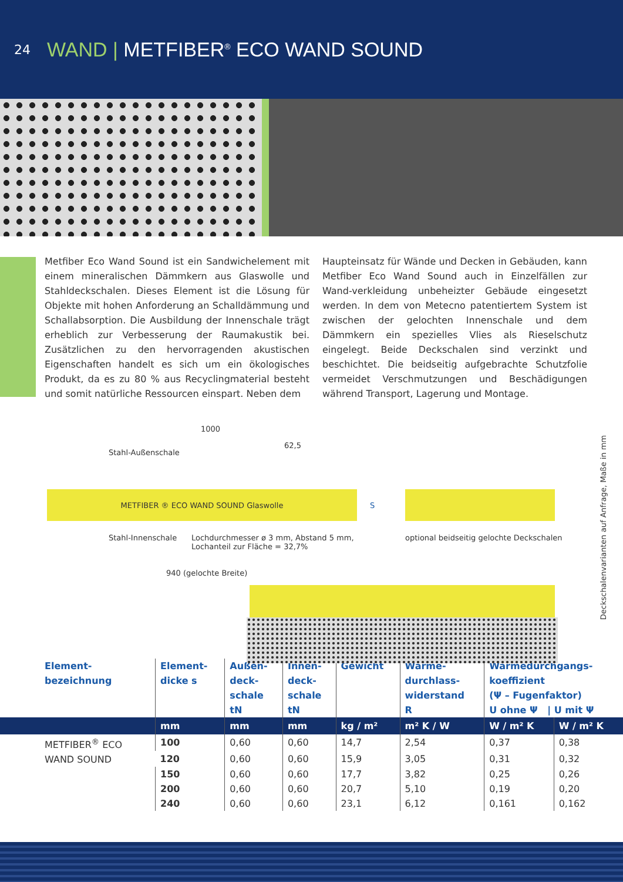24 WAND | METFIBER<sup>®</sup> ECO WAND SOUND
Metfiber Eco Wand Sound ist ein Sandwichelement mit einem mineralischen Dämmkern aus Glaswolle und Stahldeckschalen. Dieses Element ist die Lösung für Objekte mit hohen Anforderung an Schalldämmung und Schallabsorption. Die Ausbildung der Innenschale trägt erheblich zur Verbesserung der Raumakustik bei. Zusätzlichen zu den hervorragenden akustischen Eigenschaften handelt es sich um ein ökologisches Produkt, da es zu 80 % aus Recyclingmaterial besteht und somit natürliche Ressourcen einspart. Neben dem
Haupteinsatz für Wände und Decken in Gebäuden, kann Metfiber Eco Wand Sound auch in Einzelfällen zur Wand-verkleidung unbeheizter Gebäude eingesetzt werden. In dem von Metecno patentiertem System ist zwischen der gelochten Innenschale und dem Dämmkern ein spezielles Vlies als Rieselschutz eingelegt. Beide Deckschalen sind verzinkt und beschichtet. Die beidseitig aufgebrachte Schutzfolie vermeidet Verschmutzungen und Beschädigungen während Transport, Lagerung und Montage.
1000
62,5
Stahl-Außenschale
METFIBER ® ECO WAND SOUND Glaswolle
S
Stahl-Innenschale Lochdurchmesser ø 3 mm, Abstand 5 mm,
Lochanteil zur Fläche = 32,7%
optional beidseitig gelochte Deckschalen
940 (gelochte Breite)
Deckschalenvarianten auf Anfrage, Maße in mm
| Element- bezeichnung | Element- dicke s | Außen- deck- schale tN | Innen- deck- schale tN | Gewicht | Wärme- durchlass- widerstand R | Wärmedurchgangs- koeffizient (Ψ – Fugenfaktor) U ohne Ψ / U mit Ψ | |
| --- | --- | --- | --- | --- | --- | --- | --- |
| | mm | mm | mm | kg / m² | m² K / W | W / m² K | W / m² K |
| METFIBER<sup>®</sup> ECO WAND SOUND | 100 | 0,60 | 0,60 | 14,7 | 2,54 | 0,37 | 0,38 |
| | 120 | 0,60 | 0,60 | 15,9 | 3,05 | 0,31 | 0,32 |
| | 150 | 0,60 | 0,60 | 17,7 | 3,82 | 0,25 | 0,26 |
| | 200 | 0,60 | 0,60 | 20,7 | 5,10 | 0,19 | 0,20 |
| | 240 | 0,60 | 0,60 | 23,1 | 6,12 | 0,161 | 0,162 |